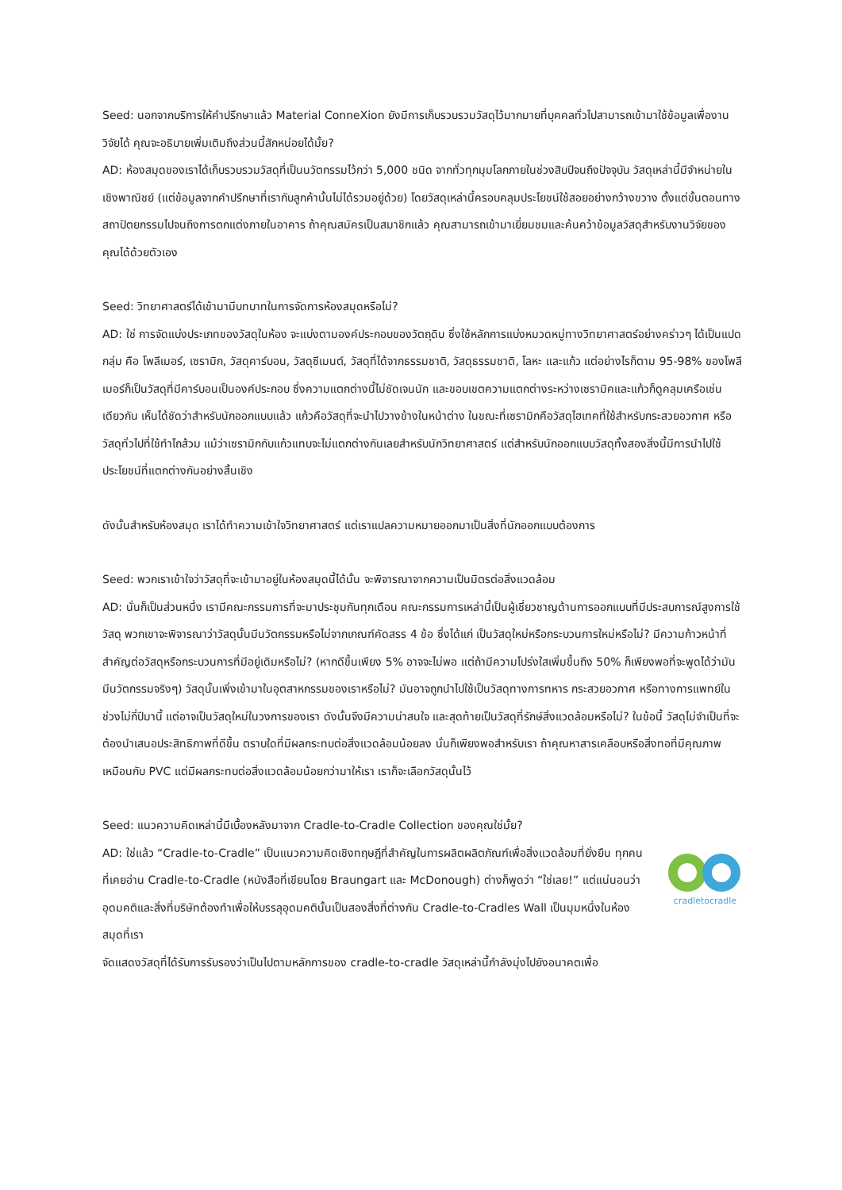Seed: นอกจากบริการให้คำปรึกษาแล้ว Material ConneXion ยังมีการเก็บรวบรวมวัสดุไว้มากมายที่บุคคลทั่วไปสามารถเข้ามาใช้ข้อมูลเพื่องานวิจัยได้ คุณจะอธิบายเพิ่มเติมถึงส่วนนี้สักหน่อยได้มั้ย?
AD: ห้องสมุดของเราได้เก็บรวบรวมวัสดุที่เป็นนวัตกรรมไว้กว่า 5,000 ชนิด จากทั่วทุกมุมโลกภายในช่วงสิบปีจนถึงปัจจุบัน วัสดุเหล่านี้มีจำหน่ายในเชิงพาณิชย์ (แต่ข้อมูลจากคำปรึกษาที่เรากับลูกค้านั้นไม่ได้รวมอยู่ด้วย) โดยวัสดุเหล่านี้ครอบคลุมประโยชน์ใช้สอยอย่างกว้างขวาง ตั้งแต่ขั้นตอนทางสถาปัตยกรรมไปจนถึงการตกแต่งภายในอาคาร ถ้าคุณสมัครเป็นสมาชิกแล้ว คุณสามารถเข้ามาเยี่ยมชมและค้นคว้าข้อมูลวัสดุสำหรับงานวิจัยของคุณได้ด้วยตัวเอง
Seed: วิทยาศาสตร์ได้เข้ามามีบทบาทในการจัดการห้องสมุดหรือไม่?
AD: ใช่ การจัดแบ่งประเภทของวัสดุในห้อง จะแบ่งตามองค์ประกอบของวัตถุดิบ ซึ่งใช้หลักการแบ่งหมวดหมู่ทางวิทยาศาสตร์อย่างคร่าวๆ ได้เป็นแปดกลุ่ม คือ โพลีเมอร์, เซรามิก, วัสดุคาร์บอน, วัสดุซีเมนต์, วัสดุที่ได้จากธรรมชาติ, วัสดุธรรมชาติ, โลหะ และแก้ว แต่อย่างไรก็ตาม 95-98% ของโพลีเมอร์ก็เป็นวัสดุที่มีคาร์บอนเป็นองค์ประกอบ ซึ่งความแตกต่างนี้ไม่ชัดเจนนัก และขอบเขตความแตกต่างระหว่างเซรามิคและแก้วก็ดูคลุมเครือเช่นเดียวกัน เห็นได้ชัดว่าสำหรับนักออกแบบแล้ว แก้วคือวัสดุที่จะนำไปวางข้างในหน้าต่าง ในขณะที่เซรามิกคือวัสดุไฮเทคที่ใช้สำหรับกระสวยอวกาศ หรือวัสดุทั่วไปที่ใช้ทำโถส้วม แม้ว่าเซรามิกกับแก้วแทบจะไม่แตกต่างกันเลยสำหรับนักวิทยาศาสตร์ แต่สำหรับนักออกแบบวัสดุทั้งสองสิ่งนี้มีการนำไปใช้ประโยชน์ที่แตกต่างกันอย่างสิ้นเชิง
ดังนั้นสำหรับห้องสมุด เราได้ทำความเข้าใจวิทยาศาสตร์ แต่เราแปลความหมายออกมาเป็นสิ่งที่นักออกแบบต้องการ
Seed: พวกเราเข้าใจว่าวัสดุที่จะเข้ามาอยู่ในห้องสมุดนี้ได้นั้น จะพิจารณาจากความเป็นมิตรต่อสิ่งแวดล้อม
AD: นั่นก็เป็นส่วนหนึ่ง เรามีคณะกรรมการที่จะมาประชุมกันทุกเดือน คณะกรรมการเหล่านี้เป็นผู้เชี่ยวชาญด้านการออกแบบที่มีประสบการณ์สูงการใช้วัสดุ พวกเขาจะพิจารณาว่าวัสดุนั้นมีนวัตกรรมหรือไม่จากเกณฑ์คัดสรร 4 ข้อ ซึ่งได้แก่ เป็นวัสดุใหม่หรือกระบวนการใหม่หรือไม่? มีความก้าวหน้าที่สำคัญต่อวัสดุหรือกระบวนการที่มีอยู่เดิมหรือไม่? (หากดีขึ้นเพียง 5% อาจจะไม่พอ แต่ถ้ามีความโปร่งใสเพิ่มขึ้นถึง 50% ก็เพียงพอที่จะพูดได้ว่ามันมีนวัตกรรมจริงๆ) วัสดุนั้นเพิ่งเข้ามาในอุตสาหกรรมของเราหรือไม่? มันอาจถูกนำไปใช้เป็นวัสดุทางการทหาร กระสวยอวกาศ หรือทางการแพทย์ในช่วงไม่กี่ปีมานี้ แต่อาจเป็นวัสดุใหม่ในวงการของเรา ดังนั้นจึงมีความน่าสนใจ และสุดท้ายเป็นวัสดุที่รักษ์สิ่งแวดล้อมหรือไม่? ในข้อนี้ วัสดุไม่จำเป็นที่จะต้องนำเสนอประสิทธิภาพที่ดีขึ้น ตราบใดที่มีผลกระทบต่อสิ่งแวดล้อมน้อยลง นั่นก็เพียงพอสำหรับเรา ถ้าคุณหาสารเคลือบหรือสิ่งทอที่มีคุณภาพเหมือนกับ PVC แต่มีผลกระทบต่อสิ่งแวดล้อมน้อยกว่ามาให้เรา เราก็จะเลือกวัสดุนั้นไว้
Seed: แนวความคิดเหล่านี้มีเบื้องหลังมาจาก Cradle-to-Cradle Collection ของคุณใช่มั้ย?
AD: ใช่แล้ว “Cradle-to-Cradle” เป็นแนวความคิดเชิงทฤษฎีที่สำคัญในการผลิตผลิตภัณฑ์เพื่อสิ่งแวดล้อมที่ยั่งยืน ทุกคนที่เคยอ่าน Cradle-to-Cradle (หนังสือที่เขียนโดย Braungart และ McDonough) ต่างก็พูดว่า “ใช่เลย!” แต่แน่นอนว่าอุดมคติและสิ่งที่บริษัทต้องทำเพื่อให้บรรลุอุดมคตินั้นเป็นสองสิ่งที่ต่างกัน Cradle-to-Cradles Wall เป็นมุมหนึ่งในห้องสมุดที่เรา
cradletocradle
จัดแสดงวัสดุที่ได้รับการรับรองว่าเป็นไปตามหลักการของ cradle-to-cradle วัสดุเหล่านี้กำลังมุ่งไปยังอนาคตเพื่อ